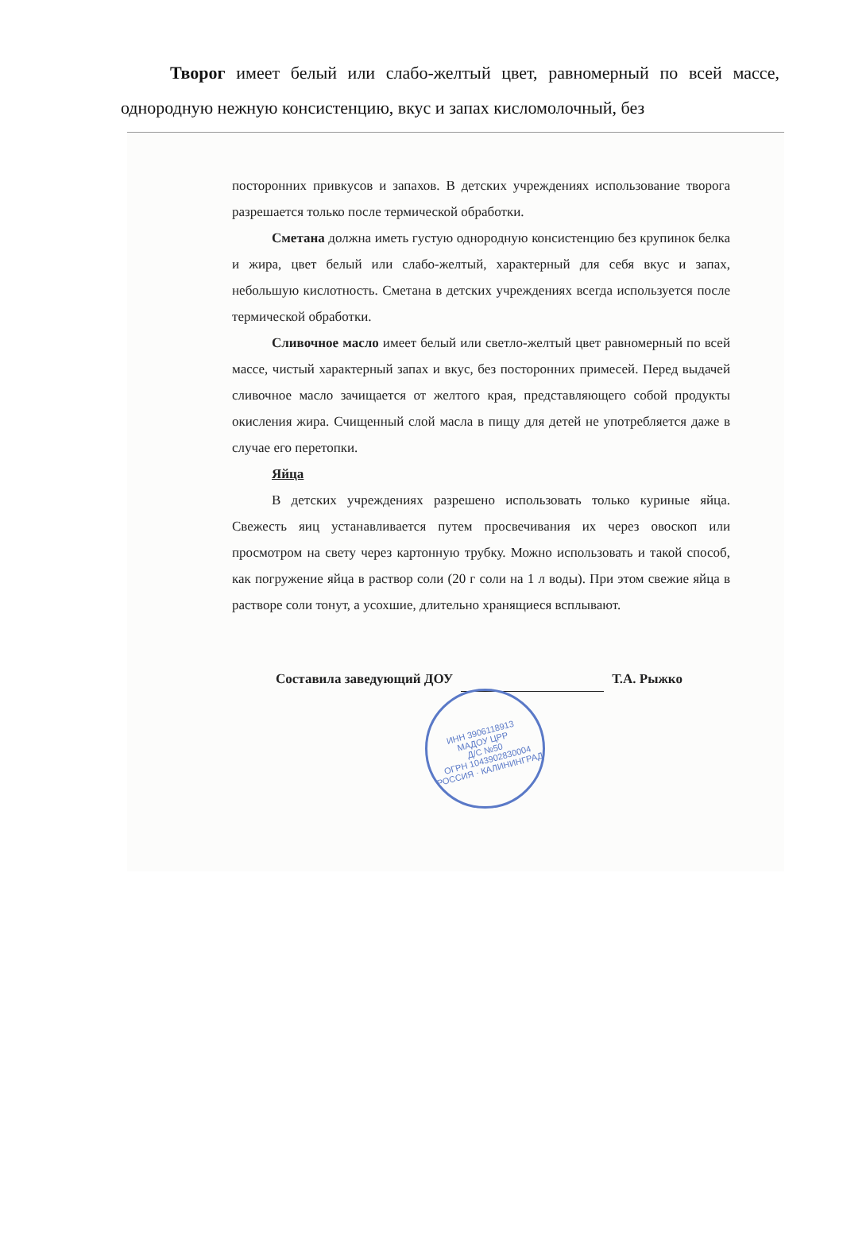Творог имеет белый или слабо-желтый цвет, равномерный по всей массе, однородную нежную консистенцию, вкус и запах кисломолочный, без
посторонних привкусов и запахов. В детских учреждениях использование творога разрешается только после термической обработки.
Сметана должна иметь густую однородную консистенцию без крупинок белка и жира, цвет белый или слабо-желтый, характерный для себя вкус и запах, небольшую кислотность. Сметана в детских учреждениях всегда используется после термической обработки.
Сливочное масло имеет белый или светло-желтый цвет равномерный по всей массе, чистый характерный запах и вкус, без посторонних примесей. Перед выдачей сливочное масло зачищается от желтого края, представляющего собой продукты окисления жира. Счищенный слой масла в пищу для детей не употребляется даже в случае его перетопки.
Яйца
В детских учреждениях разрешено использовать только куриные яйца. Свежесть яиц устанавливается путем просвечивания их через овоскоп или просмотром на свету через картонную трубку. Можно использовать и такой способ, как погружение яйца в раствор соли (20 г соли на 1 л воды). При этом свежие яйца в растворе соли тонут, а усохшие, длительно хранящиеся всплывают.
Составила заведующий ДОУ Т.А. Рыжко
ИНН 3906118913
МАДОУ ЦРР
Д/С №50
ОГРН 1043902830004
РОССИЯ · КАЛИНИНГРАД